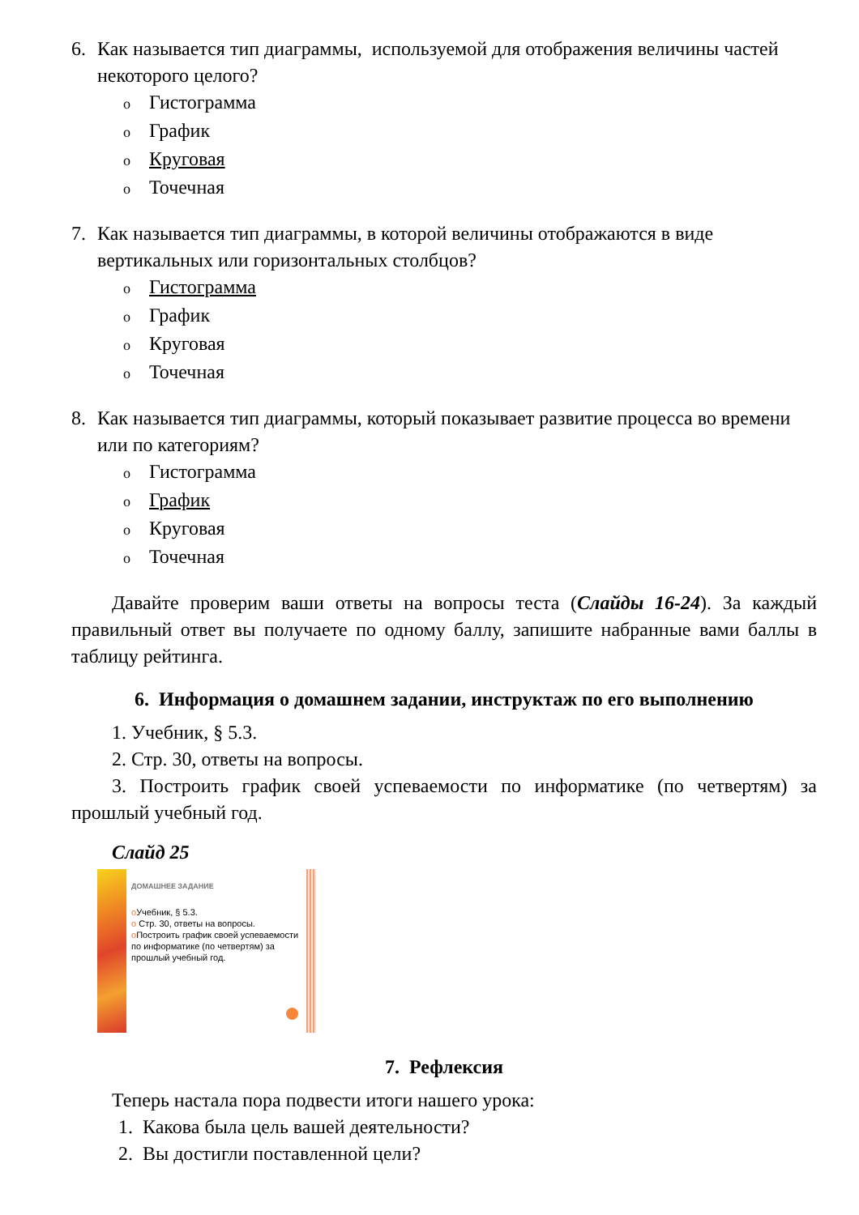6. Как называется тип диаграммы, используемой для отображения величины частей некоторого целого?
o Гистограмма
o График
o Круговая
o Точечная
7. Как называется тип диаграммы, в которой величины отображаются в виде вертикальных или горизонтальных столбцов?
o Гистограмма
o График
o Круговая
o Точечная
8. Как называется тип диаграммы, который показывает развитие процесса во времени или по категориям?
o Гистограмма
o График
o Круговая
o Точечная
Давайте проверим ваши ответы на вопросы теста (Слайды 16-24). За каждый правильный ответ вы получаете по одному баллу, запишите набранные вами баллы в таблицу рейтинга.
6. Информация о домашнем задании, инструктаж по его выполнению
1. Учебник, § 5.3.
2. Стр. 30, ответы на вопросы.
3. Построить график своей успеваемости по информатике (по четвертям) за прошлый учебный год.
Слайд 25
ДОМАШНЕЕ ЗАДАНИЕ
o Учебник, § 5.3.
o Стр. 30, ответы на вопросы.
o Построить график своей успеваемости по информатике (по четвертям) за прошлый учебный год.
7. Рефлексия
Теперь настала пора подвести итоги нашего урока:
1. Какова была цель вашей деятельности?
2. Вы достигли поставленной цели?